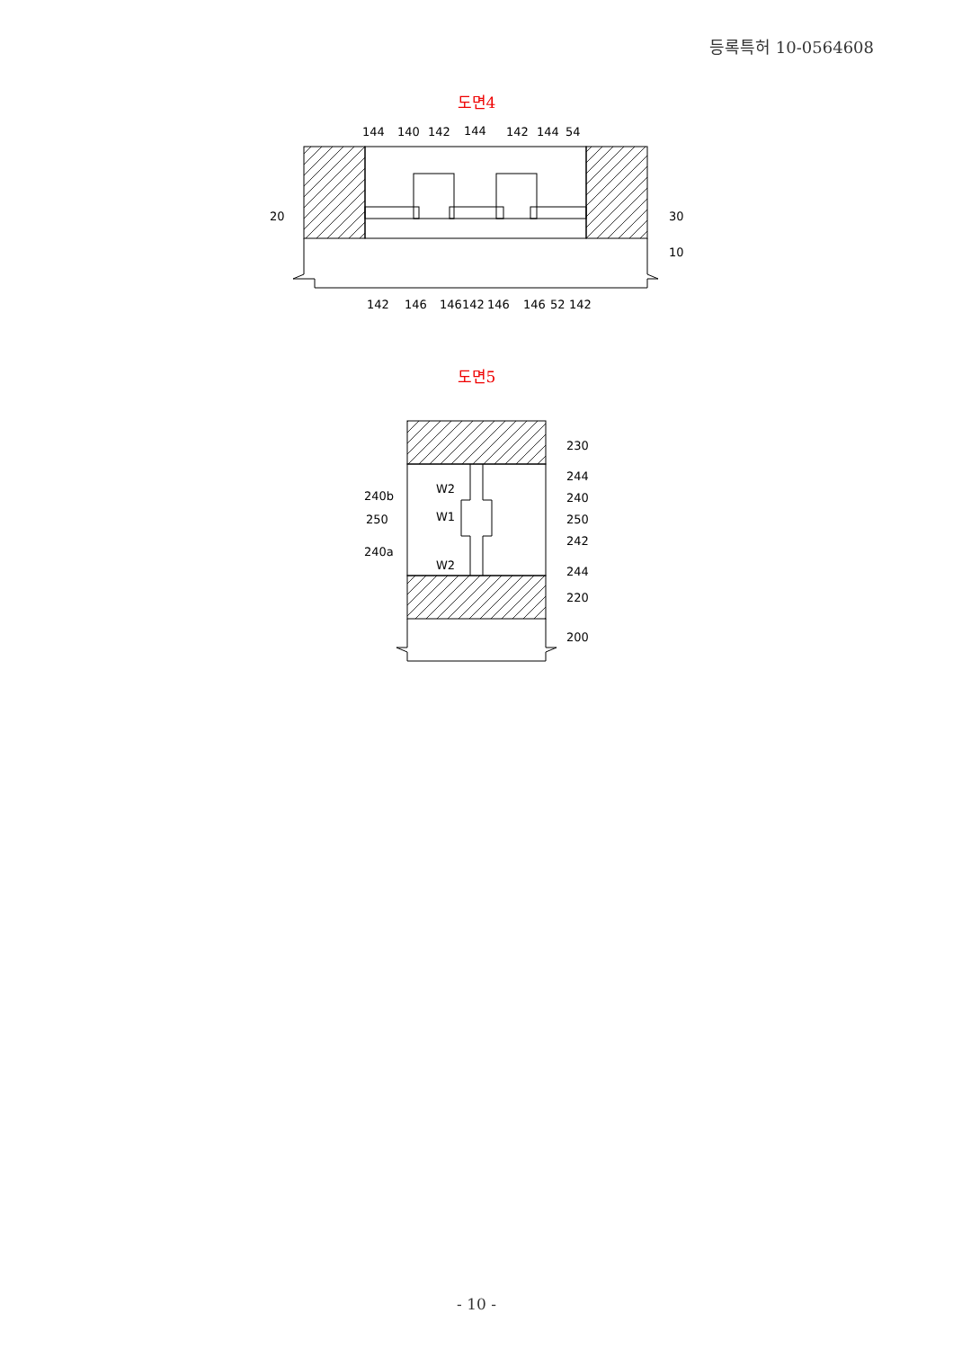등록특허 10-0564608
도면4
144
140
142
144
142
144
54
20
30
10
142
146
146
142
146
146
52
142
도면5
230
244
240
250
242
244
220
200
240b
250
240a
W2
W1
W2
- 10 -